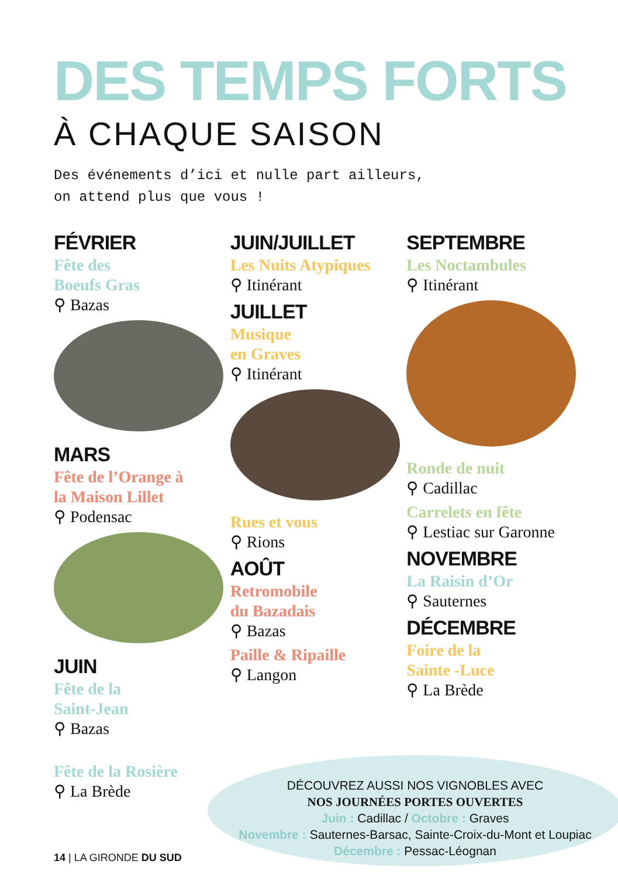DES TEMPS FORTS
À CHAQUE SAISON
Des événements d’ici et nulle part ailleurs,
on attend plus que vous !
FÉVRIER
Fête des
Boeufs Gras
⚲ Bazas
MARS
Fête de l’Orange à
la Maison Lillet
⚲ Podensac
JUIN
Fête de la
Saint-Jean
⚲ Bazas
Fête de la Rosière
⚲ La Brède
JUIN/JUILLET
Les Nuits Atypiques
⚲ Itinérant
JUILLET
Musique
en Graves
⚲ Itinérant
Rues et vous
⚲ Rions
AOÛT
Retromobile
du Bazadais
⚲ Bazas
Paille & Ripaille
⚲ Langon
SEPTEMBRE
Les Noctambules
⚲ Itinérant
Ronde de nuit
⚲ Cadillac
Carrelets en fête
⚲ Lestiac sur Garonne
NOVEMBRE
La Raisin d’Or
⚲ Sauternes
DÉCEMBRE
Foire de la
Sainte -Luce
⚲ La Brède
DÉCOUVREZ AUSSI NOS VIGNOBLES AVEC
NOS JOURNÉES PORTES OUVERTES
Juin : Cadillac / Octobre : Graves
Novembre : Sauternes-Barsac, Sainte-Croix-du-Mont et Loupiac
Décembre : Pessac-Léognan
14 | LA GIRONDE DU SUD